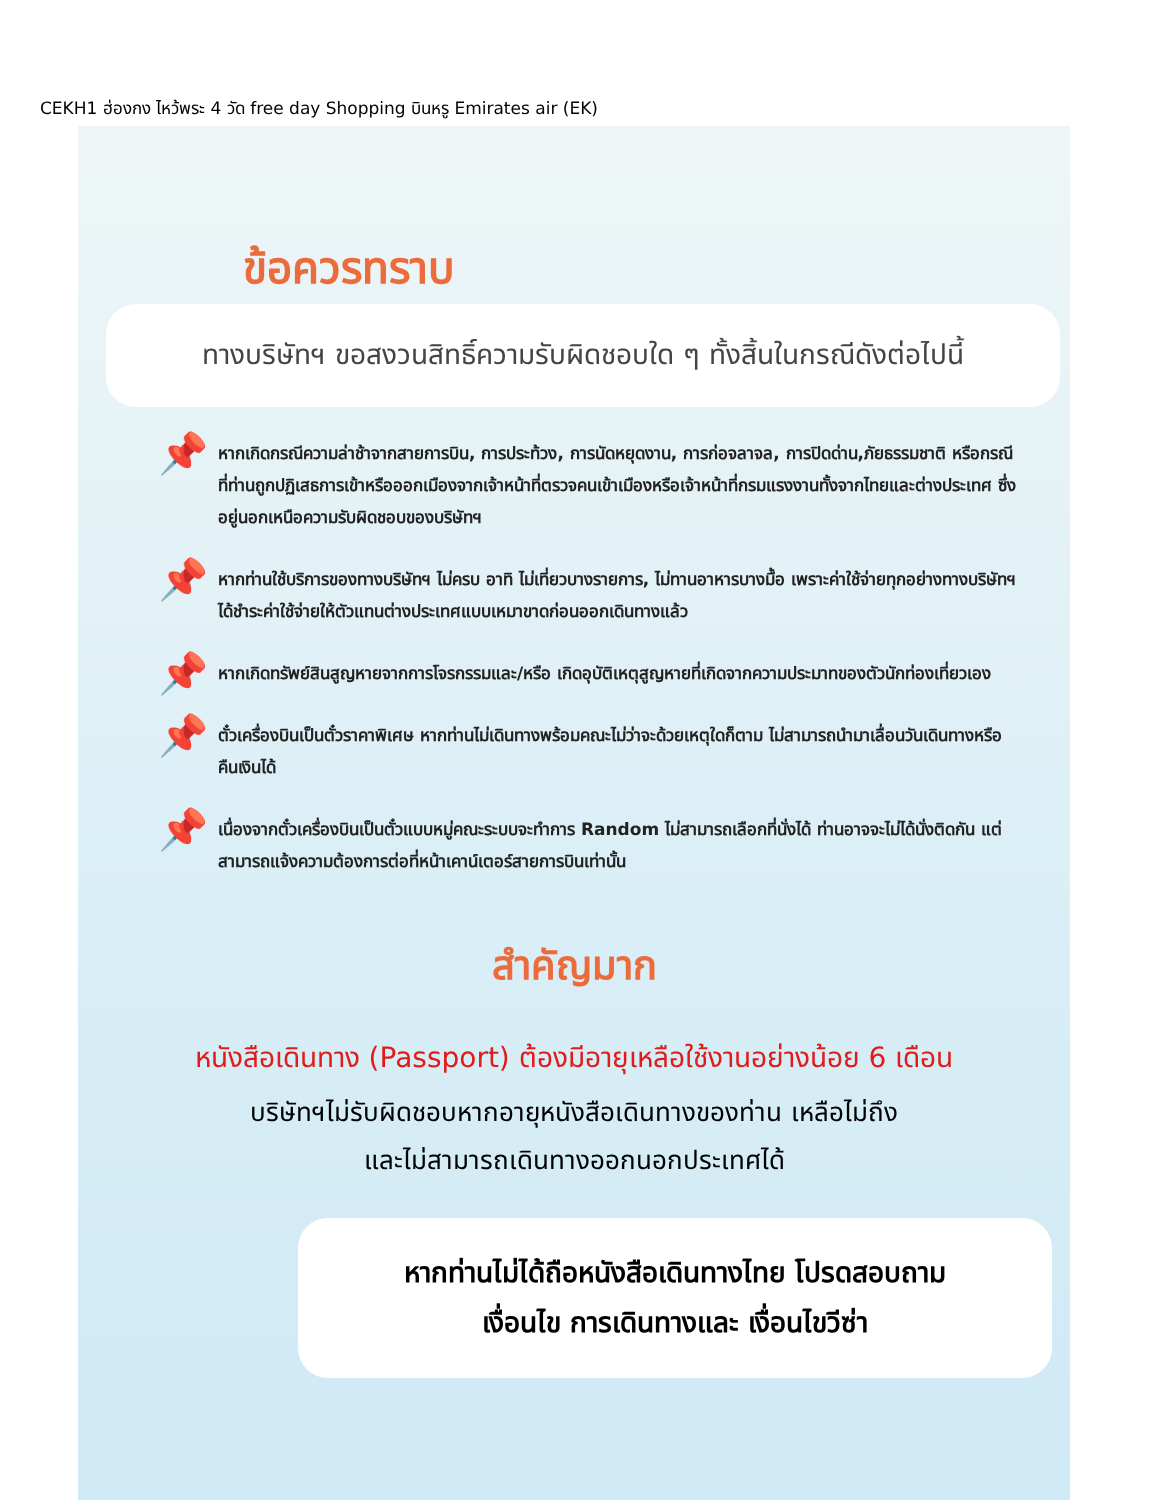CEKH1 ฮ่องกง ไหว้พระ 4 วัด free day Shopping บินหรู Emirates air (EK)
ข้อควรทราบ
ทางบริษัทฯ ขอสงวนสิทธิ์ความรับผิดชอบใด ๆ ทั้งสิ้นในกรณีดังต่อไปนี้
📌
หากเกิดกรณีความล่าช้าจากสายการบิน, การประท้วง, การนัดหยุดงาน, การก่อจลาจล, การปิดด่าน,ภัยธรรมชาติ หรือกรณีที่ท่านถูกปฏิเสธการเข้าหรือออกเมืองจากเจ้าหน้าที่ตรวจคนเข้าเมืองหรือเจ้าหน้าที่กรมแรงงานทั้งจากไทยและต่างประเทศ ซึ่งอยู่นอกเหนือความรับผิดชอบของบริษัทฯ
📌
หากท่านใช้บริการของทางบริษัทฯ ไม่ครบ อาทิ ไม่เที่ยวบางรายการ, ไม่ทานอาหารบางมื้อ เพราะค่าใช้จ่ายทุกอย่างทางบริษัทฯ ได้ชำระค่าใช้จ่ายให้ตัวแทนต่างประเทศแบบเหมาขาดก่อนออกเดินทางแล้ว
📌
หากเกิดทรัพย์สินสูญหายจากการโจรกรรมและ/หรือ เกิดอุบัติเหตุสูญหายที่เกิดจากความประมาทของตัวนักท่องเที่ยวเอง
📌
ตั๋วเครื่องบินเป็นตั๋วราคาพิเศษ หากท่านไม่เดินทางพร้อมคณะไม่ว่าจะด้วยเหตุใดก็ตาม ไม่สามารถนำมาเลื่อนวันเดินทางหรือคืนเงินได้
📌
เนื่องจากตั๋วเครื่องบินเป็นตั๋วแบบหมู่คณะระบบจะทำการ Random ไม่สามารถเลือกที่นั่งได้ ท่านอาจจะไม่ได้นั่งติดกัน แต่สามารถแจ้งความต้องการต่อที่หน้าเคาน์เตอร์สายการบินเท่านั้น
สำคัญมาก
หนังสือเดินทาง (Passport) ต้องมีอายุเหลือใช้งานอย่างน้อย 6 เดือน
บริษัทฯไม่รับผิดชอบหากอายุหนังสือเดินทางของท่าน เหลือไม่ถึง
และไม่สามารถเดินทางออกนอกประเทศได้
หากท่านไม่ได้ถือหนังสือเดินทางไทย โปรดสอบถาม
เงื่อนไข การเดินทางและ เงื่อนไขวีซ่า